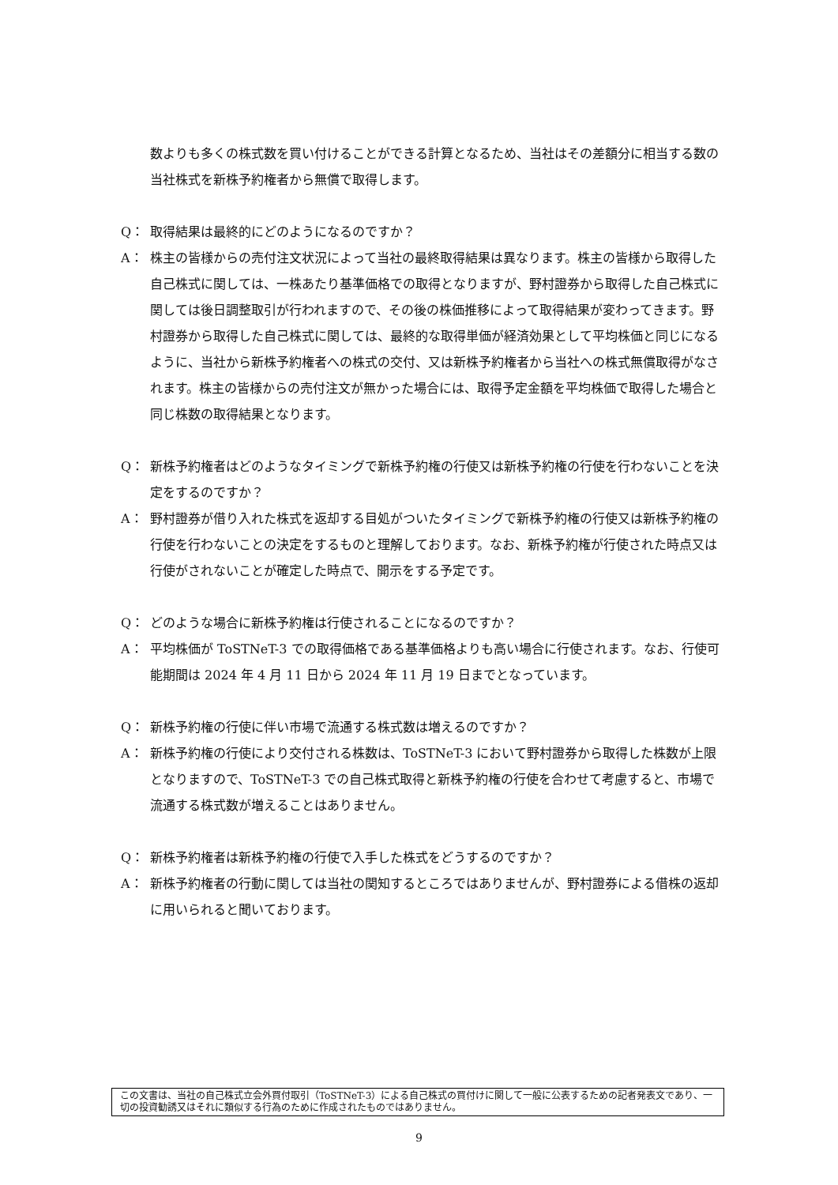数よりも多くの株式数を買い付けることができる計算となるため、当社はその差額分に相当する数の当社株式を新株予約権者から無償で取得します。
Q： 取得結果は最終的にどのようになるのですか？
A： 株主の皆様からの売付注文状況によって当社の最終取得結果は異なります。株主の皆様から取得した自己株式に関しては、一株あたり基準価格での取得となりますが、野村證券から取得した自己株式に関しては後日調整取引が行われますので、その後の株価推移によって取得結果が変わってきます。野村證券から取得した自己株式に関しては、最終的な取得単価が経済効果として平均株価と同じになるように、当社から新株予約権者への株式の交付、又は新株予約権者から当社への株式無償取得がなされます。株主の皆様からの売付注文が無かった場合には、取得予定金額を平均株価で取得した場合と同じ株数の取得結果となります。
Q： 新株予約権者はどのようなタイミングで新株予約権の行使又は新株予約権の行使を行わないことを決定をするのですか？
A： 野村證券が借り入れた株式を返却する目処がついたタイミングで新株予約権の行使又は新株予約権の行使を行わないことの決定をするものと理解しております。なお、新株予約権が行使された時点又は行使がされないことが確定した時点で、開示をする予定です。
Q： どのような場合に新株予約権は行使されることになるのですか？
A： 平均株価が ToSTNeT-3 での取得価格である基準価格よりも高い場合に行使されます。なお、行使可能期間は 2024 年 4 月 11 日から 2024 年 11 月 19 日までとなっています。
Q： 新株予約権の行使に伴い市場で流通する株式数は増えるのですか？
A： 新株予約権の行使により交付される株数は、ToSTNeT-3 において野村證券から取得した株数が上限となりますので、ToSTNeT-3 での自己株式取得と新株予約権の行使を合わせて考慮すると、市場で流通する株式数が増えることはありません。
Q： 新株予約権者は新株予約権の行使で入手した株式をどうするのですか？
A： 新株予約権者の行動に関しては当社の関知するところではありませんが、野村證券による借株の返却に用いられると聞いております。
この文書は、当社の自己株式立会外買付取引（ToSTNeT-3）による自己株式の買付けに関して一般に公表するための記者発表文であり、一切の投資勧誘又はそれに類似する行為のために作成されたものではありません。
9